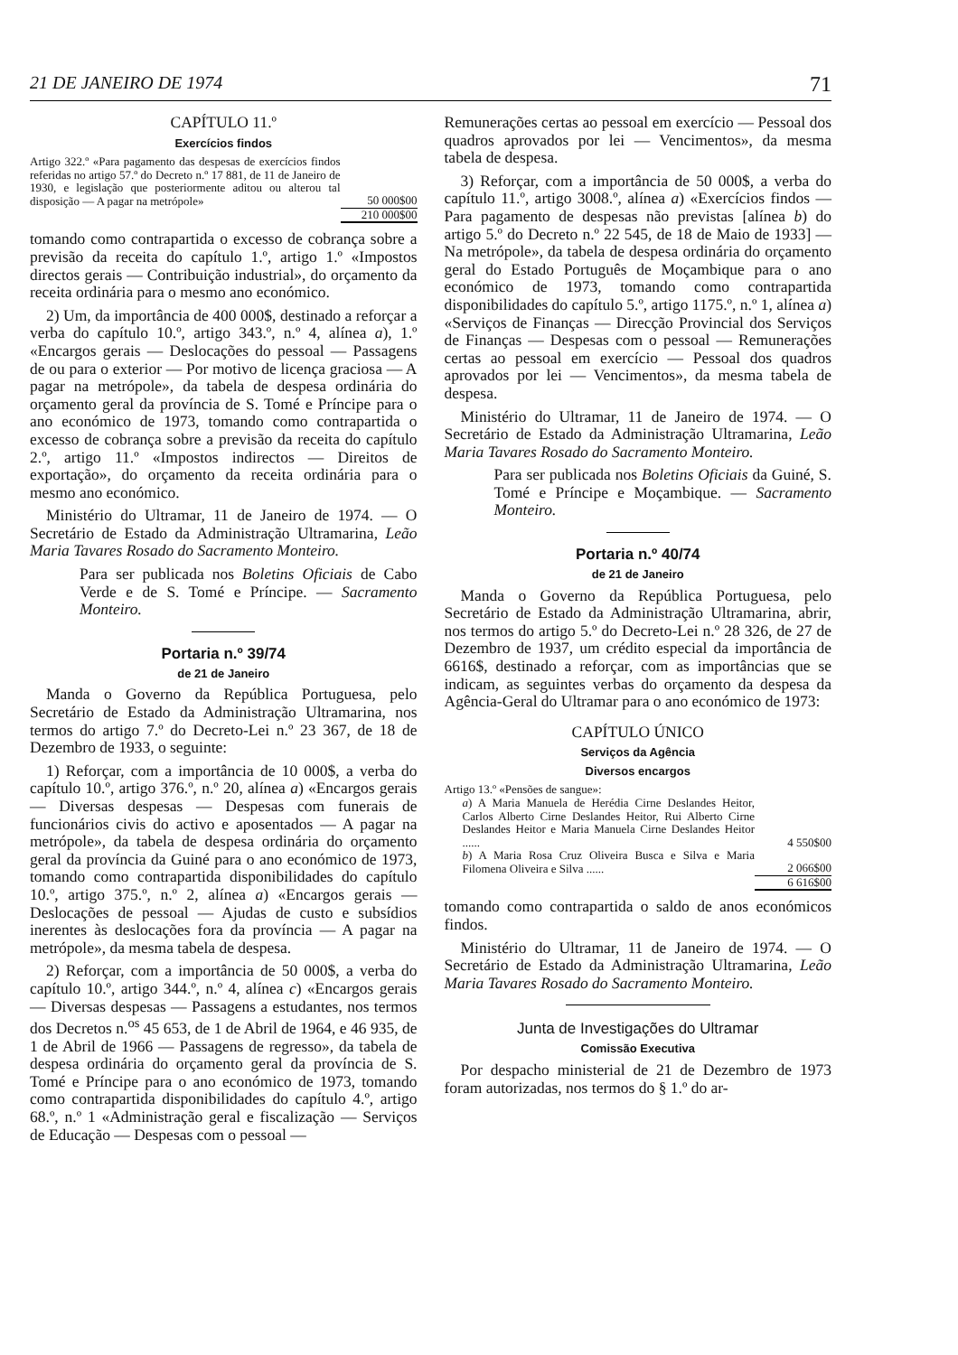21 DE JANEIRO DE 1974 71
CAPÍTULO 11.º
Exercícios findos
| Artigo 322.º «Para pagamento das despesas de exercícios findos referidas no artigo 57.º do Decreto n.º 17 881, de 11 de Janeiro de 1930, e legislação que posteriormente aditou ou alterou tal disposição — A pagar na metrópole» | 50 000$00 |
| | 210 000$00 |
tomando como contrapartida o excesso de cobrança sobre a previsão da receita do capítulo 1.º, artigo 1.º «Impostos directos gerais — Contribuição industrial», do orçamento da receita ordinária para o mesmo ano económico.
2) Um, da importância de 400 000$, destinado a reforçar a verba do capítulo 10.º, artigo 343.º, n.º 4, alínea a), 1.º «Encargos gerais — Deslocações do pessoal — Passagens de ou para o exterior — Por motivo de licença graciosa — A pagar na metrópole», da tabela de despesa ordinária do orçamento geral da província de S. Tomé e Príncipe para o ano económico de 1973, tomando como contrapartida o excesso de cobrança sobre a previsão da receita do capítulo 2.º, artigo 11.º «Impostos indirectos — Direitos de exportação», do orçamento da receita ordinária para o mesmo ano económico.
Ministério do Ultramar, 11 de Janeiro de 1974. — O Secretário de Estado da Administração Ultramarina, Leão Maria Tavares Rosado do Sacramento Monteiro.
Para ser publicada nos Boletins Oficiais de Cabo Verde e de S. Tomé e Príncipe. — Sacramento Monteiro.
Portaria n.º 39/74
de 21 de Janeiro
Manda o Governo da República Portuguesa, pelo Secretário de Estado da Administração Ultramarina, nos termos do artigo 7.º do Decreto-Lei n.º 23 367, de 18 de Dezembro de 1933, o seguinte:
1) Reforçar, com a importância de 10 000$, a verba do capítulo 10.º, artigo 376.º, n.º 20, alínea a) «Encargos gerais — Diversas despesas — Despesas com funerais de funcionários civis do activo e aposentados — A pagar na metrópole», da tabela de despesa ordinária do orçamento geral da província da Guiné para o ano económico de 1973, tomando como contrapartida disponibilidades do capítulo 10.º, artigo 375.º, n.º 2, alínea a) «Encargos gerais — Deslocações de pessoal — Ajudas de custo e subsídios inerentes às deslocações fora da província — A pagar na metrópole», da mesma tabela de despesa.
2) Reforçar, com a importância de 50 000$, a verba do capítulo 10.º, artigo 344.º, n.º 4, alínea c) «Encargos gerais — Diversas despesas — Passagens a estudantes, nos termos dos Decretos n.<sup>os</sup> 45 653, de 1 de Abril de 1964, e 46 935, de 1 de Abril de 1966 — Passagens de regresso», da tabela de despesa ordinária do orçamento geral da província de S. Tomé e Príncipe para o ano económico de 1973, tomando como contrapartida disponibilidades do capítulo 4.º, artigo 68.º, n.º 1 «Administração geral e fiscalização — Serviços de Educação — Despesas com o pessoal —
Remunerações certas ao pessoal em exercício — Pessoal dos quadros aprovados por lei — Vencimentos», da mesma tabela de despesa.
3) Reforçar, com a importância de 50 000$, a verba do capítulo 11.º, artigo 3008.º, alínea a) «Exercícios findos — Para pagamento de despesas não previstas [alínea b) do artigo 5.º do Decreto n.º 22 545, de 18 de Maio de 1933] — Na metrópole», da tabela de despesa ordinária do orçamento geral do Estado Português de Moçambique para o ano económico de 1973, tomando como contrapartida disponibilidades do capítulo 5.º, artigo 1175.º, n.º 1, alínea a) «Serviços de Finanças — Direcção Provincial dos Serviços de Finanças — Despesas com o pessoal — Remunerações certas ao pessoal em exercício — Pessoal dos quadros aprovados por lei — Vencimentos», da mesma tabela de despesa.
Ministério do Ultramar, 11 de Janeiro de 1974. — O Secretário de Estado da Administração Ultramarina, Leão Maria Tavares Rosado do Sacramento Monteiro.
Para ser publicada nos Boletins Oficiais da Guiné, S. Tomé e Príncipe e Moçambique. — Sacramento Monteiro.
Portaria n.º 40/74
de 21 de Janeiro
Manda o Governo da República Portuguesa, pelo Secretário de Estado da Administração Ultramarina, abrir, nos termos do artigo 5.º do Decreto-Lei n.º 28 326, de 27 de Dezembro de 1937, um crédito especial da importância de 6616$, destinado a reforçar, com as importâncias que se indicam, as seguintes verbas do orçamento da despesa da Agência-Geral do Ultramar para o ano económico de 1973:
CAPÍTULO ÚNICO
Serviços da Agência
Diversos encargos
| Artigo 13.º «Pensões de sangue»: | |
| a ) A Maria Manuela de Herédia Cirne Deslandes Heitor, Carlos Alberto Cirne Deslandes Heitor, Rui Alberto Cirne Deslandes Heitor e Maria Manuela Cirne Deslandes Heitor ...... | 4 550$00 |
| b ) A Maria Rosa Cruz Oliveira Busca e Silva e Maria Filomena Oliveira e Silva ...... | 2 066$00 |
| | 6 616$00 |
tomando como contrapartida o saldo de anos económicos findos.
Ministério do Ultramar, 11 de Janeiro de 1974. — O Secretário de Estado da Administração Ultramarina, Leão Maria Tavares Rosado do Sacramento Monteiro.
Junta de Investigações do Ultramar
Comissão Executiva
Por despacho ministerial de 21 de Dezembro de 1973 foram autorizadas, nos termos do § 1.º do ar-